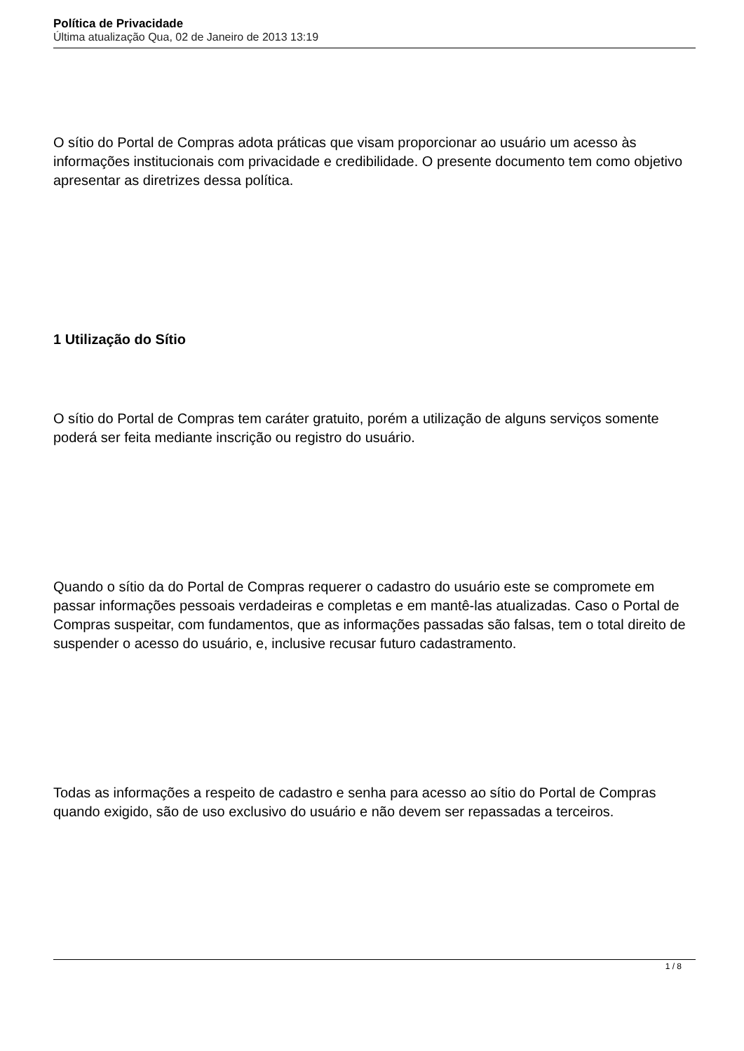Política de Privacidade
Última atualização Qua, 02 de Janeiro de 2013 13:19
O sítio do Portal de Compras adota práticas que visam proporcionar ao usuário um acesso às informações institucionais com privacidade e credibilidade. O presente documento tem como objetivo apresentar as diretrizes dessa política.
1 Utilização do Sítio
O sítio do Portal de Compras tem caráter gratuito, porém a utilização de alguns serviços somente poderá ser feita mediante inscrição ou registro do usuário.
Quando o sítio da do Portal de Compras requerer o cadastro do usuário este se compromete em passar informações pessoais verdadeiras e completas e em mantê-las atualizadas. Caso o Portal de Compras suspeitar, com fundamentos, que as informações passadas são falsas, tem o total direito de suspender o acesso do usuário, e, inclusive recusar futuro cadastramento.
Todas as informações a respeito de cadastro e senha para acesso ao sítio do Portal de Compras quando exigido, são de uso exclusivo do usuário e não devem ser repassadas a terceiros.
1 / 8